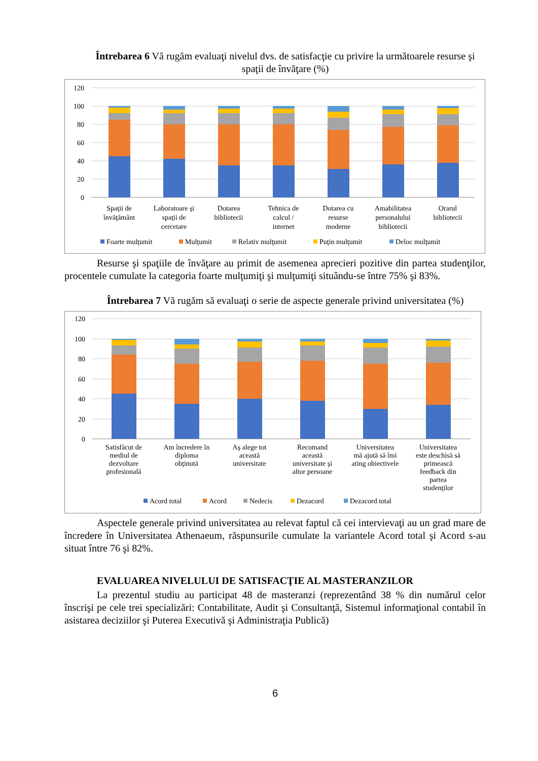Întrebarea 6 Vă rugăm evaluaţi nivelul dvs. de satisfacţie cu privire la următoarele resurse şi spaţii de învăţare (%)
120
100
80
60
40
20
0
Spaţii de
învăţământ
Laboratoare şi
spaţii de
cercetare
Dotarea
bibliotecii
Tehnica de
calcul /
internet
Dotarea cu
resurse
moderne
Amabilitatea
personalului
bibliotecii
Orarul
bibliotecii
Foarte mulţumit
Mulţumit
Relativ mulţumit
Puţin mulţumit
Deloc mulţumit
Resurse şi spaţiile de învăţare au primit de asemenea aprecieri pozitive din partea studenţilor, procentele cumulate la categoria foarte mulţumiţi şi mulţumiţi situându-se între 75% şi 83%.
Întrebarea 7 Vă rugăm să evaluaţi o serie de aspecte generale privind universitatea (%)
120
100
80
60
40
20
0
Satisfăcut de
mediul de
dezvoltare
profesională
Am încredere în
diploma
obţinută
Aş alege tot
această
universitate
Recomand
această
universitate şi
altor persoane
Universitatea
mă ajută să îmi
ating obiectivele
Universitatea
este deschisă să
primească
feedback din
partea
studenţilor
Acord total
Acord
Nedecis
Dezacord
Dezacord total
Aspectele generale privind universitatea au relevat faptul că cei intervievaţi au un grad mare de încredere în Universitatea Athenaeum, răspunsurile cumulate la variantele Acord total şi Acord s-au situat între 76 şi 82%.
EVALUAREA NIVELULUI DE SATISFACŢIE AL MASTERANZILOR
La prezentul studiu au participat 48 de masteranzi (reprezentând 38 % din numărul celor înscrişi pe cele trei specializări: Contabilitate, Audit şi Consultanţă, Sistemul informaţional contabil în asistarea deciziilor şi Puterea Executivă şi Administraţia Publică)
6